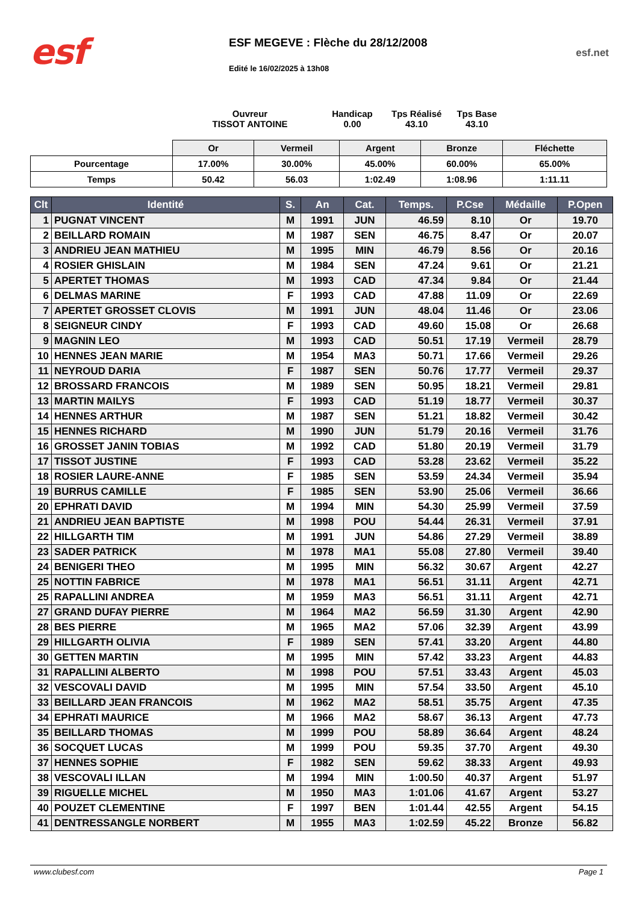esf
ESF MEGEVE : Flèche du 28/12/2008
Edité le 16/02/2025 à 13h08
esf.net
Ouvreur
TISSOT ANTOINE
Handicap
0.00
Tps Réalisé
43.10
Tps Base
43.10
| | Or | Vermeil | Argent | Bronze | Fléchette |
| --- | --- | --- | --- | --- | --- |
| Pourcentage | 17.00% | 30.00% | 45.00% | 60.00% | 65.00% |
| Temps | 50.42 | 56.03 | 1:02.49 | 1:08.96 | 1:11.11 |
| Clt | Identité | S. | An | Cat. | Temps. | P.Cse | Médaille | P.Open |
| --- | --- | --- | --- | --- | --- | --- | --- | --- |
| 1 | PUGNAT VINCENT | M | 1991 | JUN | 46.59 | 8.10 | Or | 19.70 |
| 2 | BEILLARD ROMAIN | M | 1987 | SEN | 46.75 | 8.47 | Or | 20.07 |
| 3 | ANDRIEU JEAN MATHIEU | M | 1995 | MIN | 46.79 | 8.56 | Or | 20.16 |
| 4 | ROSIER GHISLAIN | M | 1984 | SEN | 47.24 | 9.61 | Or | 21.21 |
| 5 | APERTET THOMAS | M | 1993 | CAD | 47.34 | 9.84 | Or | 21.44 |
| 6 | DELMAS MARINE | F | 1993 | CAD | 47.88 | 11.09 | Or | 22.69 |
| 7 | APERTET GROSSET CLOVIS | M | 1991 | JUN | 48.04 | 11.46 | Or | 23.06 |
| 8 | SEIGNEUR CINDY | F | 1993 | CAD | 49.60 | 15.08 | Or | 26.68 |
| 9 | MAGNIN LEO | M | 1993 | CAD | 50.51 | 17.19 | Vermeil | 28.79 |
| 10 | HENNES JEAN MARIE | M | 1954 | MA3 | 50.71 | 17.66 | Vermeil | 29.26 |
| 11 | NEYROUD DARIA | F | 1987 | SEN | 50.76 | 17.77 | Vermeil | 29.37 |
| 12 | BROSSARD FRANCOIS | M | 1989 | SEN | 50.95 | 18.21 | Vermeil | 29.81 |
| 13 | MARTIN MAILYS | F | 1993 | CAD | 51.19 | 18.77 | Vermeil | 30.37 |
| 14 | HENNES ARTHUR | M | 1987 | SEN | 51.21 | 18.82 | Vermeil | 30.42 |
| 15 | HENNES RICHARD | M | 1990 | JUN | 51.79 | 20.16 | Vermeil | 31.76 |
| 16 | GROSSET JANIN TOBIAS | M | 1992 | CAD | 51.80 | 20.19 | Vermeil | 31.79 |
| 17 | TISSOT JUSTINE | F | 1993 | CAD | 53.28 | 23.62 | Vermeil | 35.22 |
| 18 | ROSIER LAURE-ANNE | F | 1985 | SEN | 53.59 | 24.34 | Vermeil | 35.94 |
| 19 | BURRUS CAMILLE | F | 1985 | SEN | 53.90 | 25.06 | Vermeil | 36.66 |
| 20 | EPHRATI DAVID | M | 1994 | MIN | 54.30 | 25.99 | Vermeil | 37.59 |
| 21 | ANDRIEU JEAN BAPTISTE | M | 1998 | POU | 54.44 | 26.31 | Vermeil | 37.91 |
| 22 | HILLGARTH TIM | M | 1991 | JUN | 54.86 | 27.29 | Vermeil | 38.89 |
| 23 | SADER PATRICK | M | 1978 | MA1 | 55.08 | 27.80 | Vermeil | 39.40 |
| 24 | BENIGERI THEO | M | 1995 | MIN | 56.32 | 30.67 | Argent | 42.27 |
| 25 | NOTTIN FABRICE | M | 1978 | MA1 | 56.51 | 31.11 | Argent | 42.71 |
| 25 | RAPALLINI ANDREA | M | 1959 | MA3 | 56.51 | 31.11 | Argent | 42.71 |
| 27 | GRAND DUFAY PIERRE | M | 1964 | MA2 | 56.59 | 31.30 | Argent | 42.90 |
| 28 | BES PIERRE | M | 1965 | MA2 | 57.06 | 32.39 | Argent | 43.99 |
| 29 | HILLGARTH OLIVIA | F | 1989 | SEN | 57.41 | 33.20 | Argent | 44.80 |
| 30 | GETTEN MARTIN | M | 1995 | MIN | 57.42 | 33.23 | Argent | 44.83 |
| 31 | RAPALLINI ALBERTO | M | 1998 | POU | 57.51 | 33.43 | Argent | 45.03 |
| 32 | VESCOVALI DAVID | M | 1995 | MIN | 57.54 | 33.50 | Argent | 45.10 |
| 33 | BEILLARD JEAN FRANCOIS | M | 1962 | MA2 | 58.51 | 35.75 | Argent | 47.35 |
| 34 | EPHRATI MAURICE | M | 1966 | MA2 | 58.67 | 36.13 | Argent | 47.73 |
| 35 | BEILLARD THOMAS | M | 1999 | POU | 58.89 | 36.64 | Argent | 48.24 |
| 36 | SOCQUET LUCAS | M | 1999 | POU | 59.35 | 37.70 | Argent | 49.30 |
| 37 | HENNES SOPHIE | F | 1982 | SEN | 59.62 | 38.33 | Argent | 49.93 |
| 38 | VESCOVALI ILLAN | M | 1994 | MIN | 1:00.50 | 40.37 | Argent | 51.97 |
| 39 | RIGUELLE MICHEL | M | 1950 | MA3 | 1:01.06 | 41.67 | Argent | 53.27 |
| 40 | POUZET CLEMENTINE | F | 1997 | BEN | 1:01.44 | 42.55 | Argent | 54.15 |
| 41 | DENTRESSANGLE NORBERT | M | 1955 | MA3 | 1:02.59 | 45.22 | Bronze | 56.82 |
www.clubesf.com Page 1